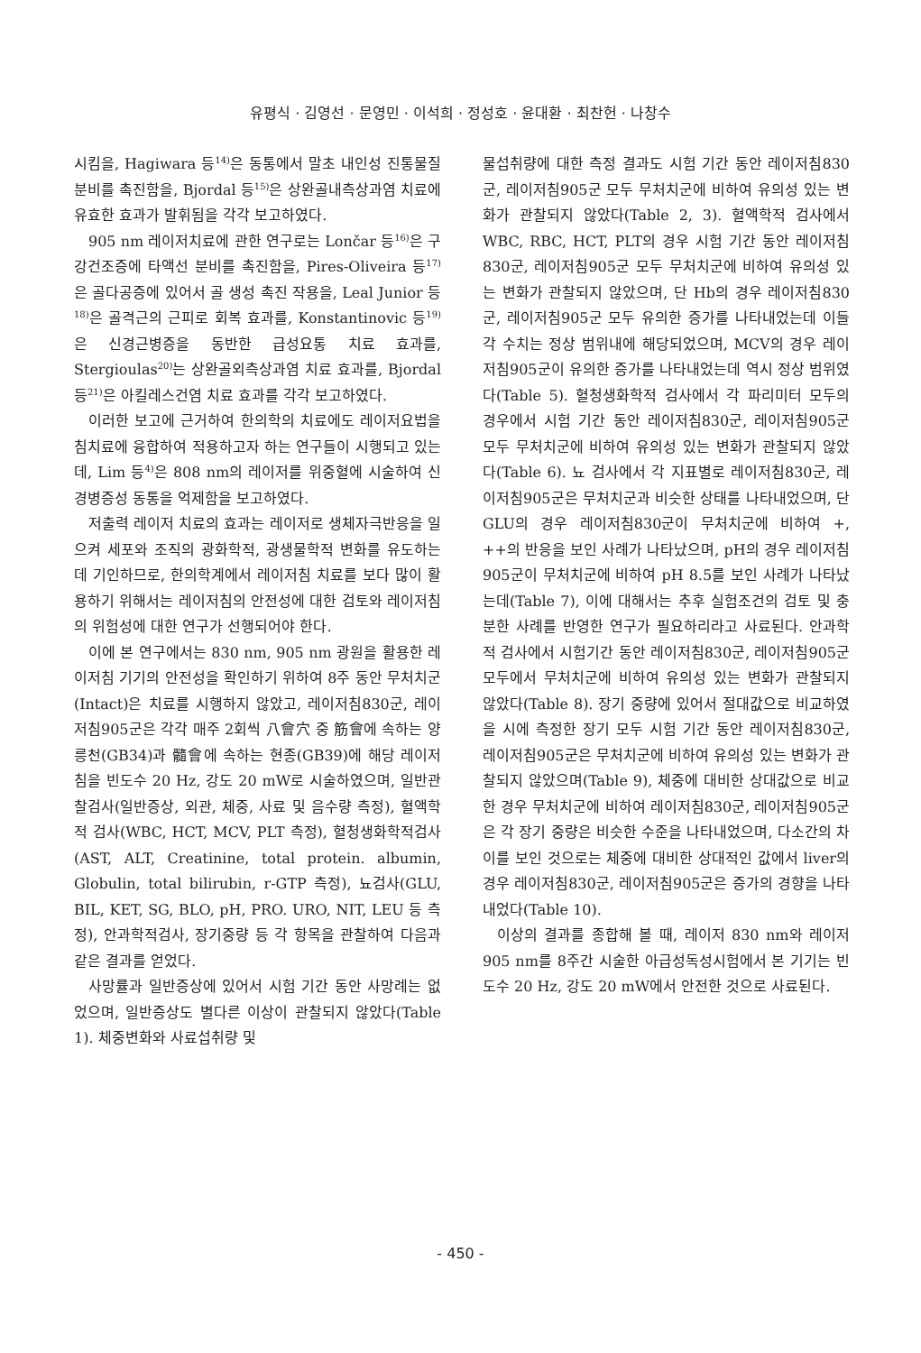유평식 · 김영선 · 문영민 · 이석희 · 정성호 · 윤대환 · 최찬헌 · 나창수
시킴을, Hagiwara 등<sup>14)</sup>은 동통에서 말초 내인성 진통물질 분비를 촉진함을, Bjordal 등<sup>15)</sup>은 상완골내측상과염 치료에 유효한 효과가 발휘됨을 각각 보고하였다.
905 nm 레이저치료에 관한 연구로는 Lončar 등<sup>16)</sup>은 구강건조증에 타액선 분비를 촉진함을, Pires-Oliveira 등<sup>17)</sup>은 골다공증에 있어서 골 생성 촉진 작용을, Leal Junior 등<sup>18)</sup>은 골격근의 근피로 회복 효과를, Konstantinovic 등<sup>19)</sup>은 신경근병증을 동반한 급성요통 치료 효과를, Stergioulas<sup>20)</sup>는 상완골외측상과염 치료 효과를, Bjordal 등<sup>21)</sup>은 아킬레스건염 치료 효과를 각각 보고하였다.
이러한 보고에 근거하여 한의학의 치료에도 레이저요법을 침치료에 융합하여 적용하고자 하는 연구들이 시행되고 있는데, Lim 등<sup>4)</sup>은 808 nm의 레이저를 위중혈에 시술하여 신경병증성 동통을 억제함을 보고하였다.
저출력 레이저 치료의 효과는 레이저로 생체자극반응을 일으켜 세포와 조직의 광화학적, 광생물학적 변화를 유도하는데 기인하므로, 한의학계에서 레이저침 치료를 보다 많이 활용하기 위해서는 레이저침의 안전성에 대한 검토와 레이저침의 위험성에 대한 연구가 선행되어야 한다.
이에 본 연구에서는 830 nm, 905 nm 광원을 활용한 레이저침 기기의 안전성을 확인하기 위하여 8주 동안 무처치군(Intact)은 치료를 시행하지 않았고, 레이저침830군, 레이저침905군은 각각 매주 2회씩 八會穴 중 筋會에 속하는 양릉천(GB34)과 髓會에 속하는 현종(GB39)에 해당 레이저침을 빈도수 20 Hz, 강도 20 mW로 시술하였으며, 일반관찰검사(일반증상, 외관, 체중, 사료 및 음수량 측정), 혈액학적 검사(WBC, HCT, MCV, PLT 측정), 혈청생화학적검사(AST, ALT, Creatinine, total protein. albumin, Globulin, total bilirubin, r-GTP 측정), 뇨검사(GLU, BIL, KET, SG, BLO, pH, PRO. URO, NIT, LEU 등 측정), 안과학적검사, 장기중량 등 각 항목을 관찰하여 다음과 같은 결과를 얻었다.
사망률과 일반증상에 있어서 시험 기간 동안 사망례는 없었으며, 일반증상도 별다른 이상이 관찰되지 않았다(Table 1). 체중변화와 사료섭취량 및
물섭취량에 대한 측정 결과도 시험 기간 동안 레이저침830군, 레이저침905군 모두 무처치군에 비하여 유의성 있는 변화가 관찰되지 않았다(Table 2, 3). 혈액학적 검사에서 WBC, RBC, HCT, PLT의 경우 시험 기간 동안 레이저침830군, 레이저침905군 모두 무처치군에 비하여 유의성 있는 변화가 관찰되지 않았으며, 단 Hb의 경우 레이저침830군, 레이저침905군 모두 유의한 증가를 나타내었는데 이들 각 수치는 정상 범위내에 해당되었으며, MCV의 경우 레이저침905군이 유의한 증가를 나타내었는데 역시 정상 범위였다(Table 5). 혈청생화학적 검사에서 각 파리미터 모두의 경우에서 시험 기간 동안 레이저침830군, 레이저침905군 모두 무처치군에 비하여 유의성 있는 변화가 관찰되지 않았다(Table 6). 뇨 검사에서 각 지표별로 레이저침830군, 레이저침905군은 무처치군과 비슷한 상태를 나타내었으며, 단 GLU의 경우 레이저침830군이 무처치군에 비하여 +, ++의 반응을 보인 사례가 나타났으며, pH의 경우 레이저침905군이 무처치군에 비하여 pH 8.5를 보인 사례가 나타났는데(Table 7), 이에 대해서는 추후 실험조건의 검토 및 충분한 사례를 반영한 연구가 필요하리라고 사료된다. 안과학적 검사에서 시험기간 동안 레이저침830군, 레이저침905군 모두에서 무처치군에 비하여 유의성 있는 변화가 관찰되지 않았다(Table 8). 장기 중량에 있어서 절대값으로 비교하였을 시에 측정한 장기 모두 시험 기간 동안 레이저침830군, 레이저침905군은 무처치군에 비하여 유의성 있는 변화가 관찰되지 않았으며(Table 9), 체중에 대비한 상대값으로 비교한 경우 무처치군에 비하여 레이저침830군, 레이저침905군은 각 장기 중량은 비슷한 수준을 나타내었으며, 다소간의 차이를 보인 것으로는 체중에 대비한 상대적인 값에서 liver의 경우 레이저침830군, 레이저침905군은 증가의 경향을 나타내었다(Table 10).
이상의 결과를 종합해 볼 때, 레이저 830 nm와 레이저 905 nm를 8주간 시술한 아급성독성시험에서 본 기기는 빈도수 20 Hz, 강도 20 mW에서 안전한 것으로 사료된다.
- 450 -